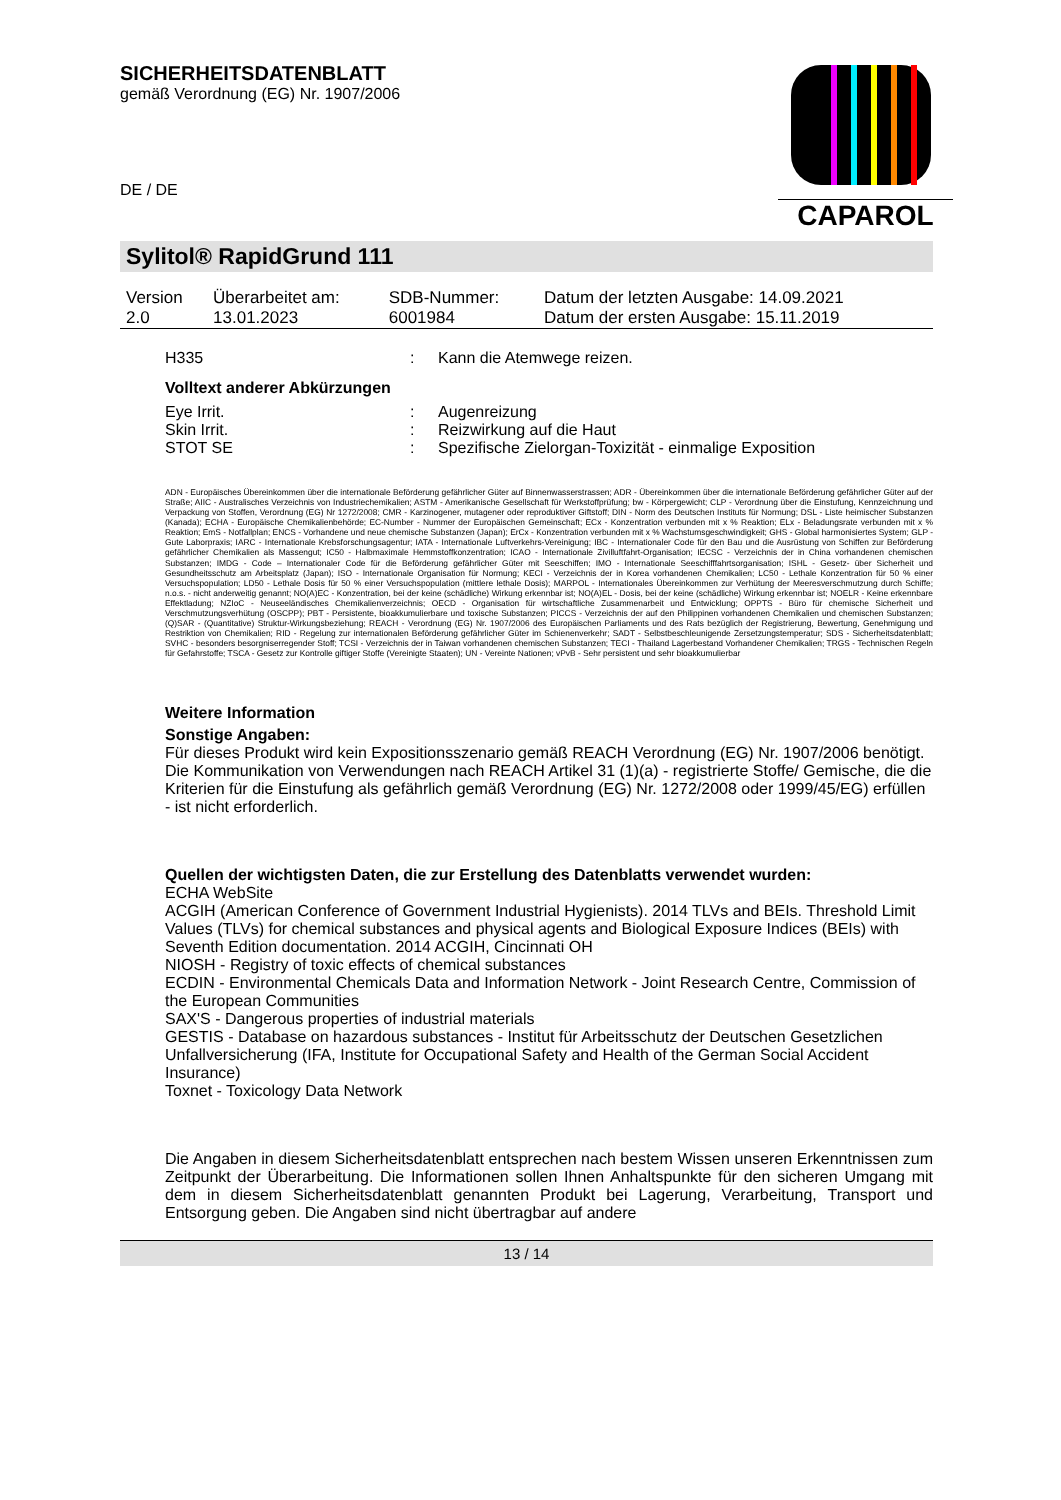SICHERHEITSDATENBLATT
gemäß Verordnung (EG) Nr. 1907/2006
CAPAROL
DE / DE
Sylitol® RapidGrund 111
| Version 2.0 | Überarbeitet am: 13.01.2023 | SDB-Nummer: 6001984 | Datum der letzten Ausgabe: 14.09.2021 Datum der ersten Ausgabe: 15.11.2019 |
| H335 | : | Kann die Atemwege reizen. |
Volltext anderer Abkürzungen
| Eye Irrit. | : | Augenreizung |
| Skin Irrit. | : | Reizwirkung auf die Haut |
| STOT SE | : | Spezifische Zielorgan-Toxizität - einmalige Exposition |
ADN - Europäisches Übereinkommen über die internationale Beförderung gefährlicher Güter auf Binnenwasserstrassen; ADR - Übereinkommen über die internationale Beförderung gefährlicher Güter auf der Straße; AIIC - Australisches Verzeichnis von Industriechemikalien; ASTM - Amerikanische Gesellschaft für Werkstoffprüfung; bw - Körpergewicht; CLP - Verordnung über die Einstufung, Kennzeichnung und Verpackung von Stoffen, Verordnung (EG) Nr 1272/2008; CMR - Karzinogener, mutagener oder reproduktiver Giftstoff; DIN - Norm des Deutschen Instituts für Normung; DSL - Liste heimischer Substanzen (Kanada); ECHA - Europäische Chemikalienbehörde; EC-Number - Nummer der Europäischen Gemeinschaft; ECx - Konzentration verbunden mit x % Reaktion; ELx - Beladungsrate verbunden mit x % Reaktion; EmS - Notfallplan; ENCS - Vorhandene und neue chemische Substanzen (Japan); ErCx - Konzentration verbunden mit x % Wachstumsgeschwindigkeit; GHS - Global harmonisiertes System; GLP - Gute Laborpraxis; IARC - Internationale Krebsforschungsagentur; IATA - Internationale Luftverkehrs-Vereinigung; IBC - Internationaler Code für den Bau und die Ausrüstung von Schiffen zur Beförderung gefährlicher Chemikalien als Massengut; IC50 - Halbmaximale Hemmstoffkonzentration; ICAO - Internationale Zivilluftfahrt-Organisation; IECSC - Verzeichnis der in China vorhandenen chemischen Substanzen; IMDG - Code – Internationaler Code für die Beförderung gefährlicher Güter mit Seeschiffen; IMO - Internationale Seeschifffahrtsorganisation; ISHL - Gesetz- über Sicherheit und Gesundheitsschutz am Arbeitsplatz (Japan); ISO - Internationale Organisation für Normung; KECI - Verzeichnis der in Korea vorhandenen Chemikalien; LC50 - Lethale Konzentration für 50 % einer Versuchspopulation; LD50 - Lethale Dosis für 50 % einer Versuchspopulation (mittlere lethale Dosis); MARPOL - Internationales Übereinkommen zur Verhütung der Meeresverschmutzung durch Schiffe; n.o.s. - nicht anderweitig genannt; NO(A)EC - Konzentration, bei der keine (schädliche) Wirkung erkennbar ist; NO(A)EL - Dosis, bei der keine (schädliche) Wirkung erkennbar ist; NOELR - Keine erkennbare Effektladung; NZIoC - Neuseeländisches Chemikalienverzeichnis; OECD - Organisation für wirtschaftliche Zusammenarbeit und Entwicklung; OPPTS - Büro für chemische Sicherheit und Verschmutzungsverhütung (OSCPP); PBT - Persistente, bioakkumulierbare und toxische Substanzen; PICCS - Verzeichnis der auf den Philippinen vorhandenen Chemikalien und chemischen Substanzen; (Q)SAR - (Quantitative) Struktur-Wirkungsbeziehung; REACH - Verordnung (EG) Nr. 1907/2006 des Europäischen Parliaments und des Rats bezüglich der Registrierung, Bewertung, Genehmigung und Restriktion von Chemikalien; RID - Regelung zur internationalen Beförderung gefährlicher Güter im Schienenverkehr; SADT - Selbstbeschleunigende Zersetzungstemperatur; SDS - Sicherheitsdatenblatt; SVHC - besonders besorgniserregender Stoff; TCSI - Verzeichnis der in Taiwan vorhandenen chemischen Substanzen; TECI - Thailand Lagerbestand Vorhandener Chemikalien; TRGS - Technischen Regeln für Gefahrstoffe; TSCA - Gesetz zur Kontrolle giftiger Stoffe (Vereinigte Staaten); UN - Vereinte Nationen; vPvB - Sehr persistent und sehr bioakkumulierbar
Weitere Information
Sonstige Angaben:
Für dieses Produkt wird kein Expositionsszenario gemäß REACH Verordnung (EG) Nr. 1907/2006 benötigt.
Die Kommunikation von Verwendungen nach REACH Artikel 31 (1)(a) - registrierte Stoffe/ Gemische, die die Kriterien für die Einstufung als gefährlich gemäß Verordnung (EG) Nr. 1272/2008 oder 1999/45/EG) erfüllen - ist nicht erforderlich.
Quellen der wichtigsten Daten, die zur Erstellung des Datenblatts verwendet wurden:
ECHA WebSite
ACGIH (American Conference of Government Industrial Hygienists). 2014 TLVs and BEIs. Threshold Limit Values (TLVs) for chemical substances and physical agents and Biological Exposure Indices (BEIs) with Seventh Edition documentation. 2014 ACGIH, Cincinnati OH
NIOSH - Registry of toxic effects of chemical substances
ECDIN - Environmental Chemicals Data and Information Network - Joint Research Centre, Commission of the European Communities
SAX'S - Dangerous properties of industrial materials
GESTIS - Database on hazardous substances - Institut für Arbeitsschutz der Deutschen Gesetzlichen Unfallversicherung (IFA, Institute for Occupational Safety and Health of the German Social Accident Insurance)
Toxnet - Toxicology Data Network
Die Angaben in diesem Sicherheitsdatenblatt entsprechen nach bestem Wissen unseren Erkenntnissen zum Zeitpunkt der Überarbeitung. Die Informationen sollen Ihnen Anhaltspunkte für den sicheren Umgang mit dem in diesem Sicherheitsdatenblatt genannten Produkt bei Lagerung, Verarbeitung, Transport und Entsorgung geben. Die Angaben sind nicht übertragbar auf andere
13 / 14